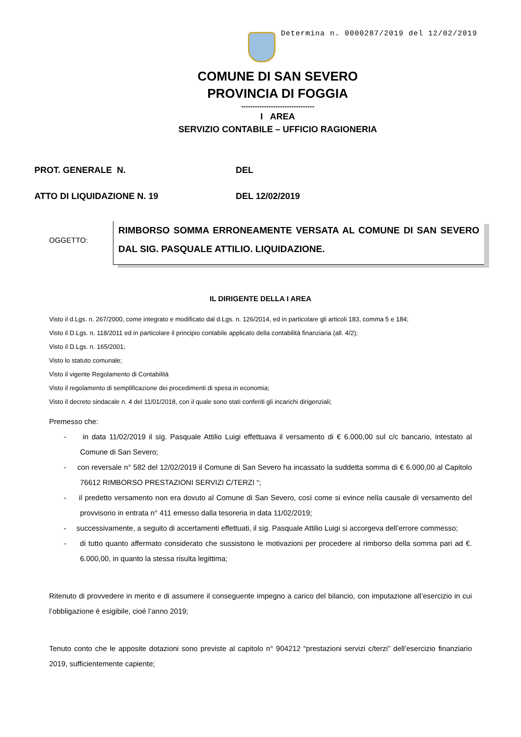Determina n. 0000287/2019 del 12/02/2019
COMUNE DI SAN SEVERO
PROVINCIA DI FOGGIA
--------------------------------
I AREA
SERVIZIO CONTABILE – UFFICIO RAGIONERIA
PROT. GENERALE N. DEL
ATTO DI LIQUIDAZIONE N. 19 DEL 12/02/2019
OGGETTO:
RIMBORSO SOMMA ERRONEAMENTE VERSATA AL COMUNE DI SAN SEVERO DAL SIG. PASQUALE ATTILIO. LIQUIDAZIONE.
IL DIRIGENTE DELLA I AREA
Visto il d.Lgs. n. 267/2000, come integrato e modificato dal d.Lgs. n. 126/2014, ed in particolare gli articoli 183, comma 5 e 184;
Visto il D.Lgs. n. 118/2011 ed in particolare il principio contabile applicato della contabilità finanziaria (all. 4/2);
Visto il D.Lgs. n. 165/2001;
Visto lo statuto comunale;
Visto il vigente Regolamento di Contabilità
Visto il regolamento di semplificazione dei procedimenti di spesa in economia;
Visto il decreto sindacale n. 4 del 11/01/2018, con il quale sono stati conferiti gli incarichi dirigenziali;
Premesso che:
- in data 11/02/2019 il sig. Pasquale Attilio Luigi effettuava il versamento di € 6.000,00 sul c/c bancario, intestato al Comune di San Severo;
- con reversale n° 582 del 12/02/2019 il Comune di San Severo ha incassato la suddetta somma di € 6.000,00 al Capitolo 76612 RIMBORSO PRESTAZIONI SERVIZI C/TERZI “;
- il predetto versamento non era dovuto al Comune di San Severo, così come si evince nella causale di versamento del provvisorio in entrata n° 411 emesso dalla tesoreria in data 11/02/2019;
- successivamente, a seguito di accertamenti effettuati, il sig. Pasquale Attilio Luigi si accorgeva dell’errore commesso;
- di tutto quanto affermato considerato che sussistono le motivazioni per procedere al rimborso della somma pari ad €. 6.000,00, in quanto la stessa risulta legittima;
Ritenuto di provvedere in merito e di assumere il conseguente impegno a carico del bilancio, con imputazione all’esercizio in cui l’obbligazione è esigibile, cioé l’anno 2019;
Tenuto conto che le apposite dotazioni sono previste al capitolo n° 904212 “prestazioni servizi c/terzi” dell’esercizio finanziario 2019, sufficientemente capiente;